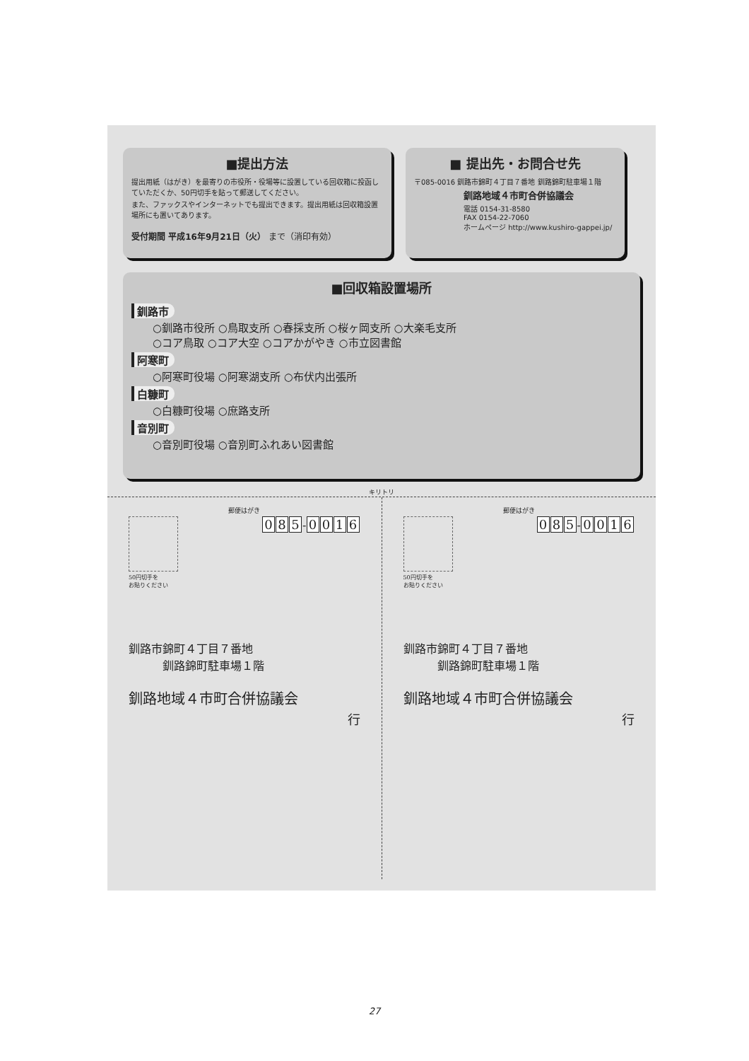■提出方法
提出用紙（はがき）を最寄りの市役所・役場等に設置している回収箱に投函していただくか、50円切手を貼って郵送してください。
また、ファックスやインターネットでも提出できます。提出用紙は回収箱設置場所にも置いてあります。
受付期間 平成16年9月21日（火） まで（消印有効）
■ 提出先・お問合せ先
〒085-0016 釧路市錦町４丁目７番地 釧路錦町駐車場１階
釧路地域４市町合併協議会
電話 0154-31-8580
FAX 0154-22-7060
ホームページ http://www.kushiro-gappei.jp/
■回収箱設置場所
釧路市
○釧路市役所 ○鳥取支所 ○春採支所 ○桜ヶ岡支所 ○大楽毛支所
○コア鳥取 ○コア大空 ○コアかがやき ○市立図書館
阿寒町
○阿寒町役場 ○阿寒湖支所 ○布伏内出張所
白糠町
○白糠町役場 ○庶路支所
音別町
○音別町役場 ○音別町ふれあい図書館
キリトリ
郵便はがき
50円切手を
お貼りください
0 8 5 - 0016
釧路市錦町４丁目７番地
　　　釧路錦町駐車場１階
釧路地域４市町合併協議会
行
郵便はがき
50円切手を
お貼りください
0 8 5 - 0016
釧路市錦町４丁目７番地
　　　釧路錦町駐車場１階
釧路地域４市町合併協議会
行
27